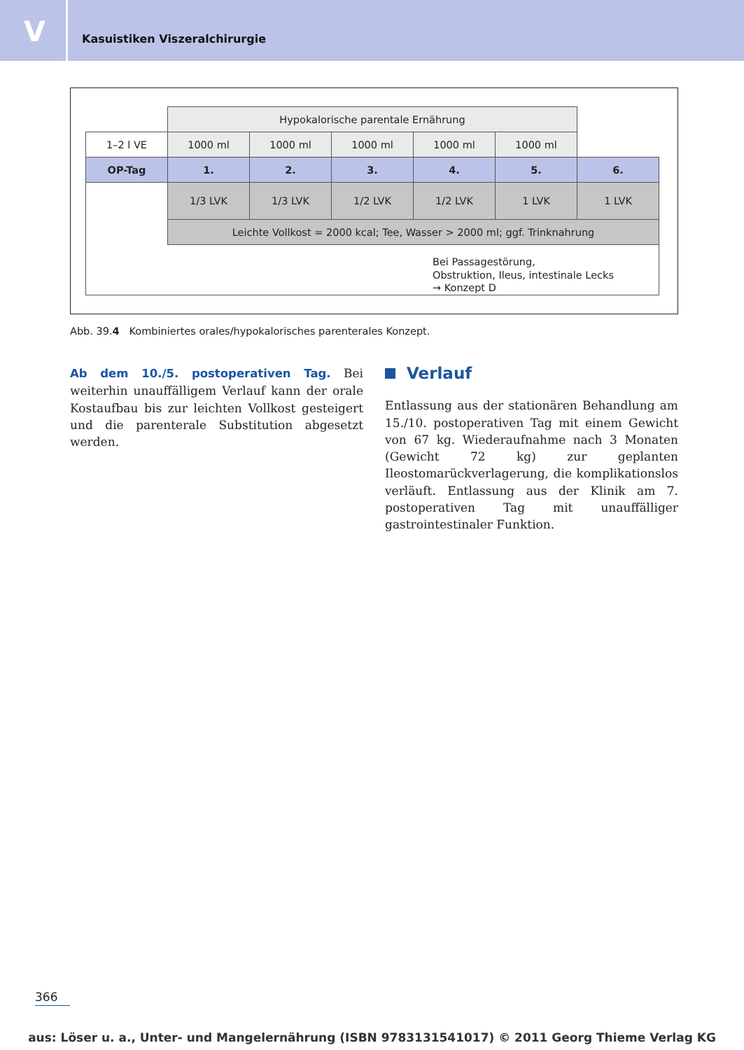V
Kasuistiken Viszeralchirurgie
| | Hypokalorische parentale Ernährung | | | | | |
| 1–2 l VE | 1000 ml | 1000 ml | 1000 ml | 1000 ml | 1000 ml | |
| OP-Tag | 1. | 2. | 3. | 4. | 5. | 6. |
| | 1/3 LVK | 1/3 LVK | 1/2 LVK | 1/2 LVK | 1 LVK | 1 LVK |
| | Leichte Vollkost = 2000 kcal; Tee, Wasser > 2000 ml; ggf. Trinknahrung | | | | | |
| Bei Passagestörung, Obstruktion, Ileus, intestinale Lecks → Konzept D | | | | | | |
Abb. 39.4 Kombiniertes orales/hypokalorisches parenterales Konzept.
Ab dem 10./5. postoperativen Tag. Bei weiterhin unauffälligem Verlauf kann der orale Kostaufbau bis zur leichten Vollkost gesteigert und die parenterale Substitution abgesetzt werden.
Verlauf
Entlassung aus der stationären Behandlung am 15./10. postoperativen Tag mit einem Gewicht von 67 kg. Wiederaufnahme nach 3 Monaten (Gewicht 72 kg) zur geplanten Ileostomarückverlagerung, die komplikationslos verläuft. Entlassung aus der Klinik am 7. postoperativen Tag mit unauffälliger gastrointestinaler Funktion.
366
aus: Löser u. a., Unter- und Mangelernährung (ISBN 9783131541017) © 2011 Georg Thieme Verlag KG